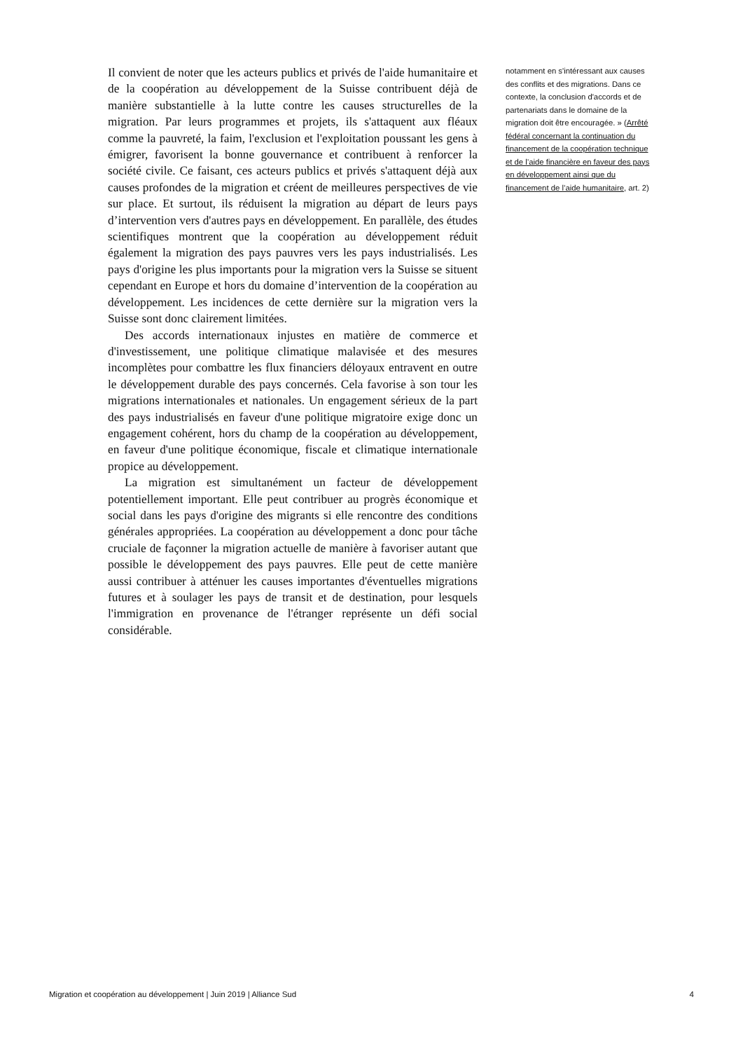Il convient de noter que les acteurs publics et privés de l'aide humanitaire et de la coopération au développement de la Suisse contribuent déjà de manière substantielle à la lutte contre les causes structurelles de la migration. Par leurs programmes et projets, ils s'attaquent aux fléaux comme la pauvreté, la faim, l'exclusion et l'exploitation poussant les gens à émigrer, favorisent la bonne gouvernance et contribuent à renforcer la société civile. Ce faisant, ces acteurs publics et privés s'attaquent déjà aux causes profondes de la migration et créent de meilleures perspectives de vie sur place. Et surtout, ils réduisent la migration au départ de leurs pays d’intervention vers d'autres pays en développement. En parallèle, des études scientifiques montrent que la coopération au développement réduit également la migration des pays pauvres vers les pays industrialisés. Les pays d'origine les plus importants pour la migration vers la Suisse se situent cependant en Europe et hors du domaine d’intervention de la coopération au développement. Les incidences de cette dernière sur la migration vers la Suisse sont donc clairement limitées.
Des accords internationaux injustes en matière de commerce et d'investissement, une politique climatique malavisée et des mesures incomplètes pour combattre les flux financiers déloyaux entravent en outre le développement durable des pays concernés. Cela favorise à son tour les migrations internationales et nationales. Un engagement sérieux de la part des pays industrialisés en faveur d'une politique migratoire exige donc un engagement cohérent, hors du champ de la coopération au développement, en faveur d'une politique économique, fiscale et climatique internationale propice au développement.
La migration est simultanément un facteur de développement potentiellement important. Elle peut contribuer au progrès économique et social dans les pays d'origine des migrants si elle rencontre des conditions générales appropriées. La coopération au développement a donc pour tâche cruciale de façonner la migration actuelle de manière à favoriser autant que possible le développement des pays pauvres. Elle peut de cette manière aussi contribuer à atténuer les causes importantes d'éventuelles migrations futures et à soulager les pays de transit et de destination, pour lesquels l'immigration en provenance de l'étranger représente un défi social considérable.
notamment en s'intéressant aux causes des conflits et des migrations. Dans ce contexte, la conclusion d'accords et de partenariats dans le domaine de la migration doit être encouragée. » (Arrêté fédéral concernant la continuation du financement de la coopération technique et de l’aide financière en faveur des pays en développement ainsi que du financement de l’aide humanitaire, art. 2)
Migration et coopération au développement | Juin 2019 | Alliance Sud 4